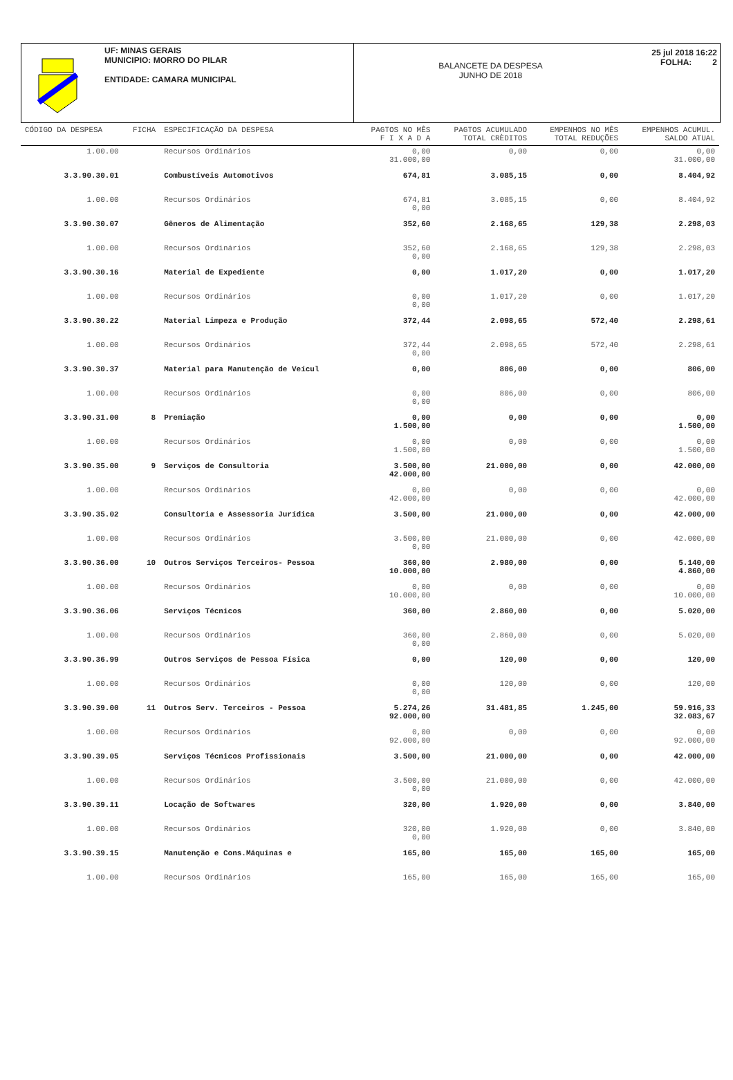UF: MINAS GERAIS
MUNICIPIO: MORRO DO PILAR
ENTIDADE: CAMARA MUNICIPAL
BALANCETE DA DESPESA
JUNHO DE 2018
25 jul 2018 16:22
FOLHA: 2
| CÓDIGO DA DESPESA | FICHA | ESPECIFICAÇÃO DA DESPESA | PAGTOS NO MÊS F I X A D A | PAGTOS ACUMULADO TOTAL CRÈDITOS | EMPENHOS NO MÊS TOTAL REDUÇÕES | EMPENHOS ACUMUL. SALDO ATUAL |
| --- | --- | --- | --- | --- | --- | --- |
| 1.00.00 | | Recursos Ordinários | 0,00 31.000,00 | 0,00 | 0,00 | 0,00 31.000,00 |
| 3.3.90.30.01 | | Combustíveis Automotivos | 674,81 | 3.085,15 | 0,00 | 8.404,92 |
| 1.00.00 | | Recursos Ordinários | 674,81 0,00 | 3.085,15 | 0,00 | 8.404,92 |
| 3.3.90.30.07 | | Gêneros de Alimentação | 352,60 | 2.168,65 | 129,38 | 2.298,03 |
| 1.00.00 | | Recursos Ordinários | 352,60 0,00 | 2.168,65 | 129,38 | 2.298,03 |
| 3.3.90.30.16 | | Material de Expediente | 0,00 | 1.017,20 | 0,00 | 1.017,20 |
| 1.00.00 | | Recursos Ordinários | 0,00 0,00 | 1.017,20 | 0,00 | 1.017,20 |
| 3.3.90.30.22 | | Material Limpeza e Produção | 372,44 | 2.098,65 | 572,40 | 2.298,61 |
| 1.00.00 | | Recursos Ordinários | 372,44 0,00 | 2.098,65 | 572,40 | 2.298,61 |
| 3.3.90.30.37 | | Material para Manutenção de Veícul | 0,00 | 806,00 | 0,00 | 806,00 |
| 1.00.00 | | Recursos Ordinários | 0,00 0,00 | 806,00 | 0,00 | 806,00 |
| 3.3.90.31.00 | 8 | Premiação | 0,00 1.500,00 | 0,00 | 0,00 | 0,00 1.500,00 |
| 1.00.00 | | Recursos Ordinários | 0,00 1.500,00 | 0,00 | 0,00 | 0,00 1.500,00 |
| 3.3.90.35.00 | 9 | Serviços de Consultoria | 3.500,00 42.000,00 | 21.000,00 | 0,00 | 42.000,00 |
| 1.00.00 | | Recursos Ordinários | 0,00 42.000,00 | 0,00 | 0,00 | 0,00 42.000,00 |
| 3.3.90.35.02 | | Consultoria e Assessoria Jurídica | 3.500,00 | 21.000,00 | 0,00 | 42.000,00 |
| 1.00.00 | | Recursos Ordinários | 3.500,00 0,00 | 21.000,00 | 0,00 | 42.000,00 |
| 3.3.90.36.00 | 10 | Outros Serviços Terceiros- Pessoa | 360,00 10.000,00 | 2.980,00 | 0,00 | 5.140,00 4.860,00 |
| 1.00.00 | | Recursos Ordinários | 0,00 10.000,00 | 0,00 | 0,00 | 0,00 10.000,00 |
| 3.3.90.36.06 | | Serviços Técnicos | 360,00 | 2.860,00 | 0,00 | 5.020,00 |
| 1.00.00 | | Recursos Ordinários | 360,00 0,00 | 2.860,00 | 0,00 | 5.020,00 |
| 3.3.90.36.99 | | Outros Serviços de Pessoa Física | 0,00 | 120,00 | 0,00 | 120,00 |
| 1.00.00 | | Recursos Ordinários | 0,00 0,00 | 120,00 | 0,00 | 120,00 |
| 3.3.90.39.00 | 11 | Outros Serv. Terceiros - Pessoa | 5.274,26 92.000,00 | 31.481,85 | 1.245,00 | 59.916,33 32.083,67 |
| 1.00.00 | | Recursos Ordinários | 0,00 92.000,00 | 0,00 | 0,00 | 0,00 92.000,00 |
| 3.3.90.39.05 | | Serviços Técnicos Profissionais | 3.500,00 | 21.000,00 | 0,00 | 42.000,00 |
| 1.00.00 | | Recursos Ordinários | 3.500,00 0,00 | 21.000,00 | 0,00 | 42.000,00 |
| 3.3.90.39.11 | | Locação de Softwares | 320,00 | 1.920,00 | 0,00 | 3.840,00 |
| 1.00.00 | | Recursos Ordinários | 320,00 0,00 | 1.920,00 | 0,00 | 3.840,00 |
| 3.3.90.39.15 | | Manutenção e Cons.Máquinas e | 165,00 | 165,00 | 165,00 | 165,00 |
| 1.00.00 | | Recursos Ordinários | 165,00 | 165,00 | 165,00 | 165,00 |